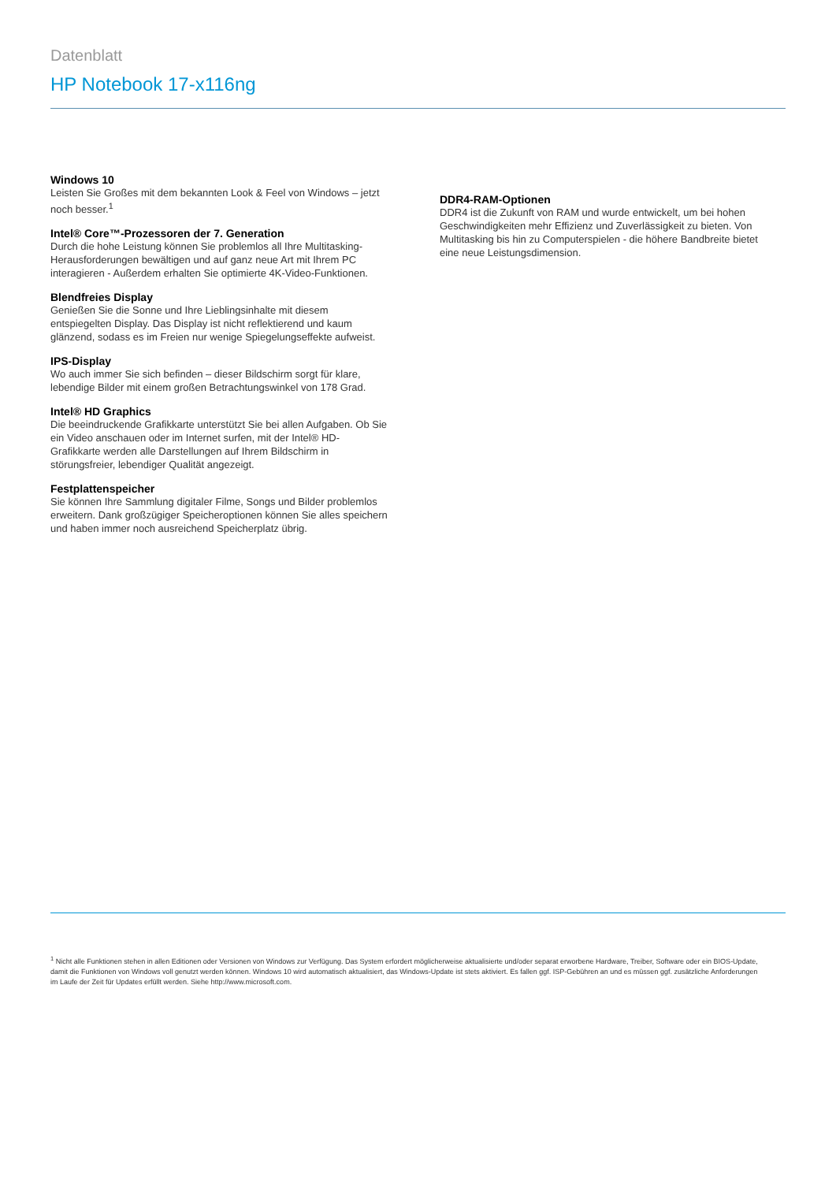Datenblatt
HP Notebook 17-x116ng
Windows 10
Leisten Sie Großes mit dem bekannten Look & Feel von Windows – jetzt noch besser.<sup>1</sup>
Intel® Core™-Prozessoren der 7. Generation
Durch die hohe Leistung können Sie problemlos all Ihre Multitasking-Herausforderungen bewältigen und auf ganz neue Art mit Ihrem PC interagieren - Außerdem erhalten Sie optimierte 4K-Video-Funktionen.
Blendfreies Display
Genießen Sie die Sonne und Ihre Lieblingsinhalte mit diesem entspiegelten Display. Das Display ist nicht reflektierend und kaum glänzend, sodass es im Freien nur wenige Spiegelungseffekte aufweist.
IPS-Display
Wo auch immer Sie sich befinden – dieser Bildschirm sorgt für klare, lebendige Bilder mit einem großen Betrachtungswinkel von 178 Grad.
Intel® HD Graphics
Die beeindruckende Grafikkarte unterstützt Sie bei allen Aufgaben. Ob Sie ein Video anschauen oder im Internet surfen, mit der Intel® HD-Grafikkarte werden alle Darstellungen auf Ihrem Bildschirm in störungsfreier, lebendiger Qualität angezeigt.
Festplattenspeicher
Sie können Ihre Sammlung digitaler Filme, Songs und Bilder problemlos erweitern. Dank großzügiger Speicheroptionen können Sie alles speichern und haben immer noch ausreichend Speicherplatz übrig.
DDR4-RAM-Optionen
DDR4 ist die Zukunft von RAM und wurde entwickelt, um bei hohen Geschwindigkeiten mehr Effizienz und Zuverlässigkeit zu bieten. Von Multitasking bis hin zu Computerspielen - die höhere Bandbreite bietet eine neue Leistungsdimension.
<sup>1</sup> Nicht alle Funktionen stehen in allen Editionen oder Versionen von Windows zur Verfügung. Das System erfordert möglicherweise aktualisierte und/oder separat erworbene Hardware, Treiber, Software oder ein BIOS-Update, damit die Funktionen von Windows voll genutzt werden können. Windows 10 wird automatisch aktualisiert, das Windows-Update ist stets aktiviert. Es fallen ggf. ISP-Gebühren an und es müssen ggf. zusätzliche Anforderungen im Laufe der Zeit für Updates erfüllt werden. Siehe http://www.microsoft.com.